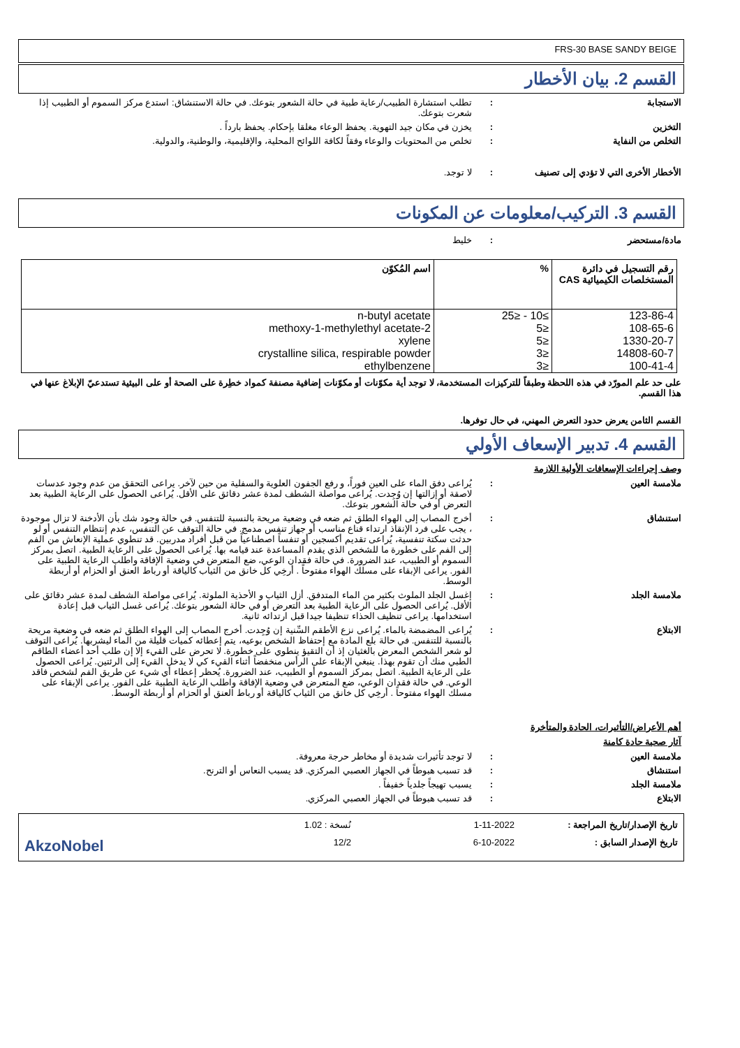FRS-30 BASE SANDY BEIGE
القسم 2. بيان الأخطار
الاستجابة : تطلب استشارة الطبيب/رعاية طبية في حالة الشعور بتوعك. في حالة الاستنشاق: استدع مركز السموم أو الطبيب إذا شعرت بتوعك.
التخزين : يخزن في مكان جيد التهوية. يحفظ الوعاء مغلقا بإحكام. يحفظ بارداً .
التخلص من النفاية : تخلص من المحتويات والوعاء وفقاً لكافة اللوائح المحلية، والإقليمية، والوطنية، والدولية.
الأخطار الأخرى التي لا تؤدي إلى تصنيف
: لا توجد.
القسم 3. التركيب/معلومات عن المكونات
مادة/مستحضر : خليط
| رقم التسجيل في دائرة المستخلصات الكيميائية CAS | % | اسم المُكوّن |
| --- | --- | --- |
| 123-86-4 | ≥10 - ≤25 | n-butyl acetate |
| 108-65-6 | ≤5 | 2-methoxy-1-methylethyl acetate |
| 1330-20-7 | ≤5 | xylene |
| 14808-60-7 | ≤3 | crystalline silica, respirable powder |
| 100-41-4 | ≤3 | ethylbenzene |
على حد علم المورّد في هذه اللحظة وطبقاً للتركيزات المستخدمة، لا توجد أية مكوّنات أو مكوّنات إضافية مصنفة كمواد خطِرة على الصحة أو على البيئية تستدعيّ الإبلاغ عنها في هذا القسم.
القسم الثامن يعرض حدود التعرض المهني، في حال توفرها.
القسم 4. تدبير الإسعاف الأولي
وصف إجراءات الإسعافات الأولية اللازمة
ملامسة العين : يُراعى دفق الماء على العين فوراً، و رفع الجفون العلوية والسفلية من حين لآخر. يراعى التحقق من عدم وجود عدسات لاصقة أو إزالتها إن وُجِدت. يُراعى مواصلة الشطف لمدة عشر دقائق على الأقل. يُراعى الحصول على الرعاية الطبية بعد التعرض أو في حالة الشعور بتوعك.
استنشاق : أخرج المصاب إلى الهواء الطلق ثم ضعه في وضعية مريحة بالنسبة للتنفس. في حالة وجود شك بأن الأدخنة لا تزال موجودة ، يجب على فرد الإنقاذ ارتداء قناع مناسب أو جهاز تنفس مدمج. في حالة التوقف عن التنفس، عدم إنتظام التنفس أو لو حدثت سكتة تنفسية، يُراعى تقديم أكسجين أو تنفساً اصطناعياً من قبل أفراد مدربين. قد تنطوي عملية الإنعاش من الفم إلى الفم على خطورة ما للشخص الذي يقدم المساعدة عند قيامه بها. يُراعى الحصول على الرعاية الطبية. اتصل بمركز السموم أو الطبيب، عند الضرورة. في حالة فقدان الوعي، ضع المتعرض في وضعية الإفاقة واطلب الرعاية الطبية على الفور. يراعى الإبقاء على مسلك الهواء مفتوحاً . أرخِي كل خانق من الثياب كالياقة أو رباط العنق أو الحزام أو أربطة الوسط.
ملامسة الجلد : إغسل الجلد الملوث بكثير من الماء المتدفق. أزل الثياب و الأحذية الملوثة. يُراعى مواصلة الشطف لمدة عشر دقائق على الأقل. يُراعى الحصول على الرعاية الطبية بعد التعرض أو في حالة الشعور بتوعك. يُراعى غسل الثياب قبل إعادة استخدامها. يراعى تنظيف الحذاء تنظيفا جيدا قبل ارتدائه ثانية.
الابتلاع : يُراعى المضمضة بالماء. يُراعى نزع الأطقم السِّنية إن وُجِدت. أخرج المصاب إلى الهواء الطلق ثم ضعه في وضعية مريحة بالنسبة للتنفس. في حالة بلع المادة مع إحتفاظ الشخص بوعيه، يتم إعطائه كميات قليلة من الماء ليشربها. يُراعى التوقف لو شعر الشخص المعرض بالغثيان إذ أن التقيؤ ينطوي على خطورة. لا تحرض على القيء إلا إن طلب أحد أعضاء الطاقم الطبي منك أن تقوم بهذا. ينبغي الإبقاء على الرأس منخفضاً أثناء القيء كي لا يدخل القيء إلى الرئتين. يُراعى الحصول على الرعاية الطبية. اتصل بمركز السموم أو الطبيب، عند الضرورة. يُحظر إعطاء أي شيء عن طريق الفم لشخص فاقد الوعي. في حالة فقدان الوعي، ضع المتعرض في وضعية الإفاقة واطلب الرعاية الطبية على الفور. يراعى الإبقاء على مسلك الهواء مفتوحاً . أرخِي كل خانق من الثياب كالياقة أو رباط العنق أو الحزام أو أربطة الوسط.
أهم الأعراض/التأثيرات، الحادة والمتأخرة
آثار صحية حادة كامنة
ملامسة العين : لا توجد تأثيرات شديدة أو مخاطر حرجة معروفة.
استنشاق : قد تسبب هبوطاً في الجهاز العصبي المركزي. قد يسبب النعاس أو الترنح.
ملامسة الجلد : يسبب تهيجاً جلدياً خفيفاً .
الابتلاع : قد تسبب هبوطاً في الجهاز العصبي المركزي.
تاريخ الإصدار/تاريخ المراجعة :
1-11-2022
نُسخة : 1.02
تاريخ الإصدار السابق :
6-10-2022
12/2
AkzoNobel